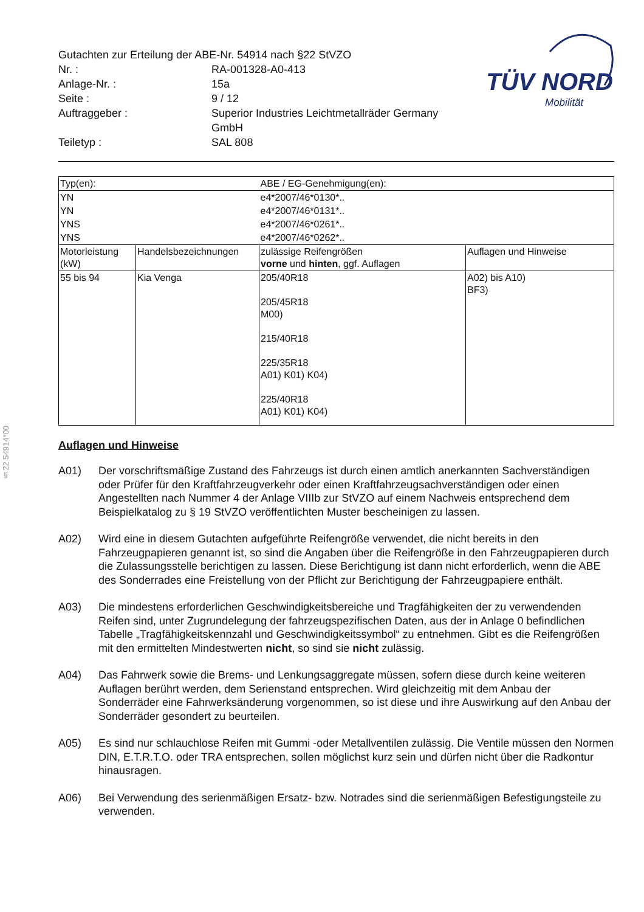§22 54914*00
| Gutachten zur Erteilung der ABE-Nr. 54914 nach §22 StVZO | |
| Nr. : | RA-001328-A0-413 |
| Anlage-Nr. : | 15a |
| Seite : | 9 / 12 |
| Auftraggeber : | Superior Industries Leichtmetallräder Germany GmbH |
| Teiletyp : | SAL 808 |
TÜV NORD
Mobilität
| Typ(en): | | ABE / EG-Genehmigung(en): | |
| YN | | e4*2007/46*0130*.. | |
| YN | | e4*2007/46*0131*.. | |
| YNS | | e4*2007/46*0261*.. | |
| YNS | | e4*2007/46*0262*.. | |
| Motorleistung (kW) | Handelsbezeichnungen | zulässige Reifengrößen vorne und hinten , ggf. Auflagen | Auflagen und Hinweise |
| 55 bis 94 | Kia Venga | 205/40R18 205/45R18 M00) 215/40R18 225/35R18 A01) K01) K04) 225/40R18 A01) K01) K04) | A02) bis A10) BF3) |
Auflagen und Hinweise
A01) Der vorschriftsmäßige Zustand des Fahrzeugs ist durch einen amtlich anerkannten Sachverständigen oder Prüfer für den Kraftfahrzeugverkehr oder einen Kraftfahrzeugsachverständigen oder einen Angestellten nach Nummer 4 der Anlage VIIIb zur StVZO auf einem Nachweis entsprechend dem Beispielkatalog zu § 19 StVZO veröffentlichten Muster bescheinigen zu lassen.
A02) Wird eine in diesem Gutachten aufgeführte Reifengröße verwendet, die nicht bereits in den Fahrzeugpapieren genannt ist, so sind die Angaben über die Reifengröße in den Fahrzeugpapieren durch die Zulassungsstelle berichtigen zu lassen. Diese Berichtigung ist dann nicht erforderlich, wenn die ABE des Sonderrades eine Freistellung von der Pflicht zur Berichtigung der Fahrzeugpapiere enthält.
A03) Die mindestens erforderlichen Geschwindigkeitsbereiche und Tragfähigkeiten der zu verwendenden Reifen sind, unter Zugrundelegung der fahrzeugspezifischen Daten, aus der in Anlage 0 befindlichen Tabelle „Tragfähigkeitskennzahl und Geschwindigkeitssymbol“ zu entnehmen. Gibt es die Reifengrößen mit den ermittelten Mindestwerten nicht, so sind sie nicht zulässig.
A04) Das Fahrwerk sowie die Brems- und Lenkungsaggregate müssen, sofern diese durch keine weiteren Auflagen berührt werden, dem Serienstand entsprechen. Wird gleichzeitig mit dem Anbau der Sonderräder eine Fahrwerksänderung vorgenommen, so ist diese und ihre Auswirkung auf den Anbau der Sonderräder gesondert zu beurteilen.
A05) Es sind nur schlauchlose Reifen mit Gummi -oder Metallventilen zulässig. Die Ventile müssen den Normen DIN, E.T.R.T.O. oder TRA entsprechen, sollen möglichst kurz sein und dürfen nicht über die Radkontur hinausragen.
A06) Bei Verwendung des serienmäßigen Ersatz- bzw. Notrades sind die serienmäßigen Befestigungsteile zu verwenden.